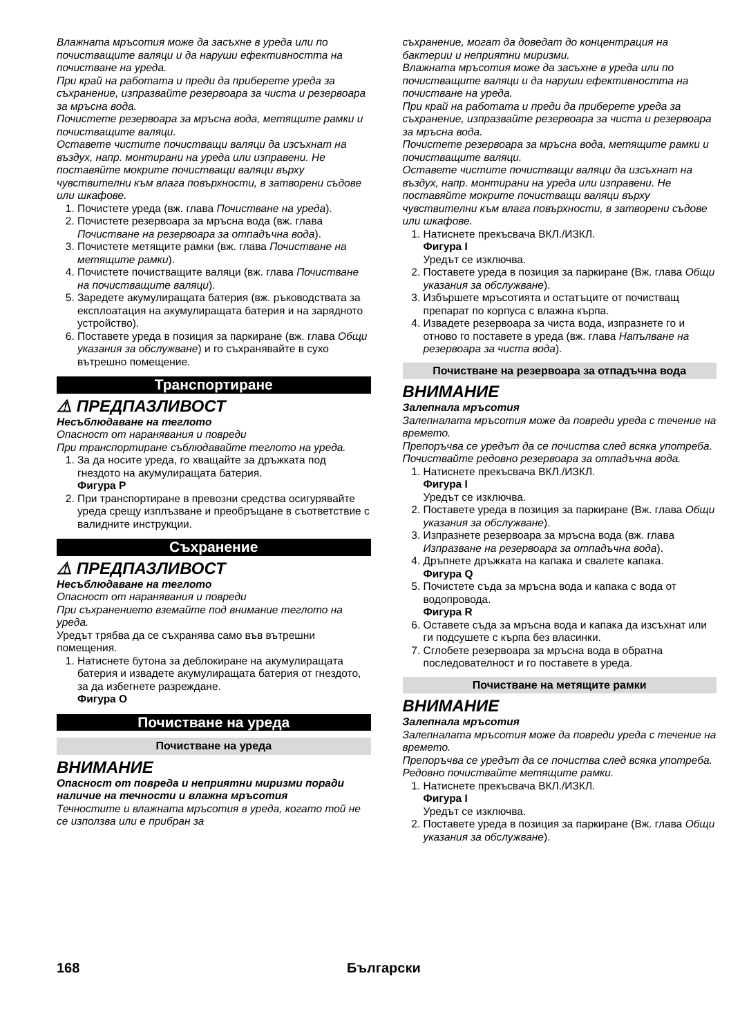Влажната мръсотия може да засъхне в уреда или по почистващите валяци и да наруши ефективността на почистване на уреда.
При край на работата и преди да приберете уреда за съхранение, изпразвайте резервоара за чиста и резервоара за мръсна вода.
Почистете резервоара за мръсна вода, метящите рамки и почистващите валяци.
Оставете чистите почистващи валяци да изсъхнат на въздух, напр. монтирани на уреда или изправени. Не поставяйте мокрите почистващи валяци върху чувствителни към влага повърхности, в затворени съдове или шкафове.
1. Почистете уреда (вж. глава Почистване на уреда).
2. Почистете резервоара за мръсна вода (вж. глава Почистване на резервоара за отпадъчна вода).
3. Почистете метящите рамки (вж. глава Почистване на метящите рамки).
4. Почистете почистващите валяци (вж. глава Почистване на почистващите валяци).
5. Заредете акумулиращата батерия (вж. ръководствата за експлоатация на акумулиращата батерия и на зарядното устройство).
6. Поставете уреда в позиция за паркиране (вж. глава Общи указания за обслужване) и го съхранявайте в сухо вътрешно помещение.
Транспортиране
⚠ ПРЕДПАЗЛИВОСТ
Несъблюдаване на теглото
Опасност от наранявания и повреди
При транспортиране съблюдавайте теглото на уреда.
1. За да носите уреда, го хващайте за дръжката под гнездото на акумулиращата батерия.
Фигура P
2. При транспортиране в превозни средства осигурявайте уреда срещу изплъзване и преобръщане в съответствие с валидните инструкции.
Съхранение
⚠ ПРЕДПАЗЛИВОСТ
Несъблюдаване на теглото
Опасност от наранявания и повреди
При съхранението вземайте под внимание теглото на уреда.
Уредът трябва да се съхранява само във вътрешни помещения.
1. Натиснете бутона за деблокиране на акумулиращата батерия и извадете акумулиращата батерия от гнездото, за да избегнете разреждане.
Фигура O
Почистване на уреда
Почистване на уреда
ВНИМАНИЕ
Опасност от повреда и неприятни миризми поради наличие на течности и влажна мръсотия
Течностите и влажната мръсотия в уреда, когато той не се използва или е прибран за
съхранение, могат да доведат до концентрация на бактерии и неприятни миризми.
Влажната мръсотия може да засъхне в уреда или по почистващите валяци и да наруши ефективността на почистване на уреда.
При край на работата и преди да приберете уреда за съхранение, изпразвайте резервоара за чиста и резервоара за мръсна вода.
Почистете резервоара за мръсна вода, метящите рамки и почистващите валяци.
Оставете чистите почистващи валяци да изсъхнат на въздух, напр. монтирани на уреда или изправени. Не поставяйте мокрите почистващи валяци върху чувствителни към влага повърхности, в затворени съдове или шкафове.
1. Натиснете прекъсвача ВКЛ./ИЗКЛ.
Фигура I
Уредът се изключва.
2. Поставете уреда в позиция за паркиране (Вж. глава Общи указания за обслужване).
3. Избършете мръсотията и остатъците от почистващ препарат по корпуса с влажна кърпа.
4. Извадете резервоара за чиста вода, изпразнете го и отново го поставете в уреда (вж. глава Напълване на резервоара за чиста вода).
Почистване на резервоара за отпадъчна вода
ВНИМАНИЕ
Залепнала мръсотия
Залепналата мръсотия може да повреди уреда с течение на времето.
Препоръчва се уредът да се почиства след всяка употреба.
Почиствайте редовно резервоара за отпадъчна вода.
1. Натиснете прекъсвача ВКЛ./ИЗКЛ.
Фигура I
Уредът се изключва.
2. Поставете уреда в позиция за паркиране (Вж. глава Общи указания за обслужване).
3. Изпразнете резервоара за мръсна вода (вж. глава Изпразване на резервоара за отпадъчна вода).
4. Дръпнете дръжката на капака и свалете капака.
Фигура Q
5. Почистете съда за мръсна вода и капака с вода от водопровода.
Фигура R
6. Оставете съда за мръсна вода и капака да изсъхнат или ги подсушете с кърпа без власинки.
7. Сглобете резервоара за мръсна вода в обратна последователност и го поставете в уреда.
Почистване на метящите рамки
ВНИМАНИЕ
Залепнала мръсотия
Залепналата мръсотия може да повреди уреда с течение на времето.
Препоръчва се уредът да се почиства след всяка употреба.
Редовно почиствайте метящите рамки.
1. Натиснете прекъсвача ВКЛ./ИЗКЛ.
Фигура I
Уредът се изключва.
2. Поставете уреда в позиция за паркиране (Вж. глава Общи указания за обслужване).
168 Български